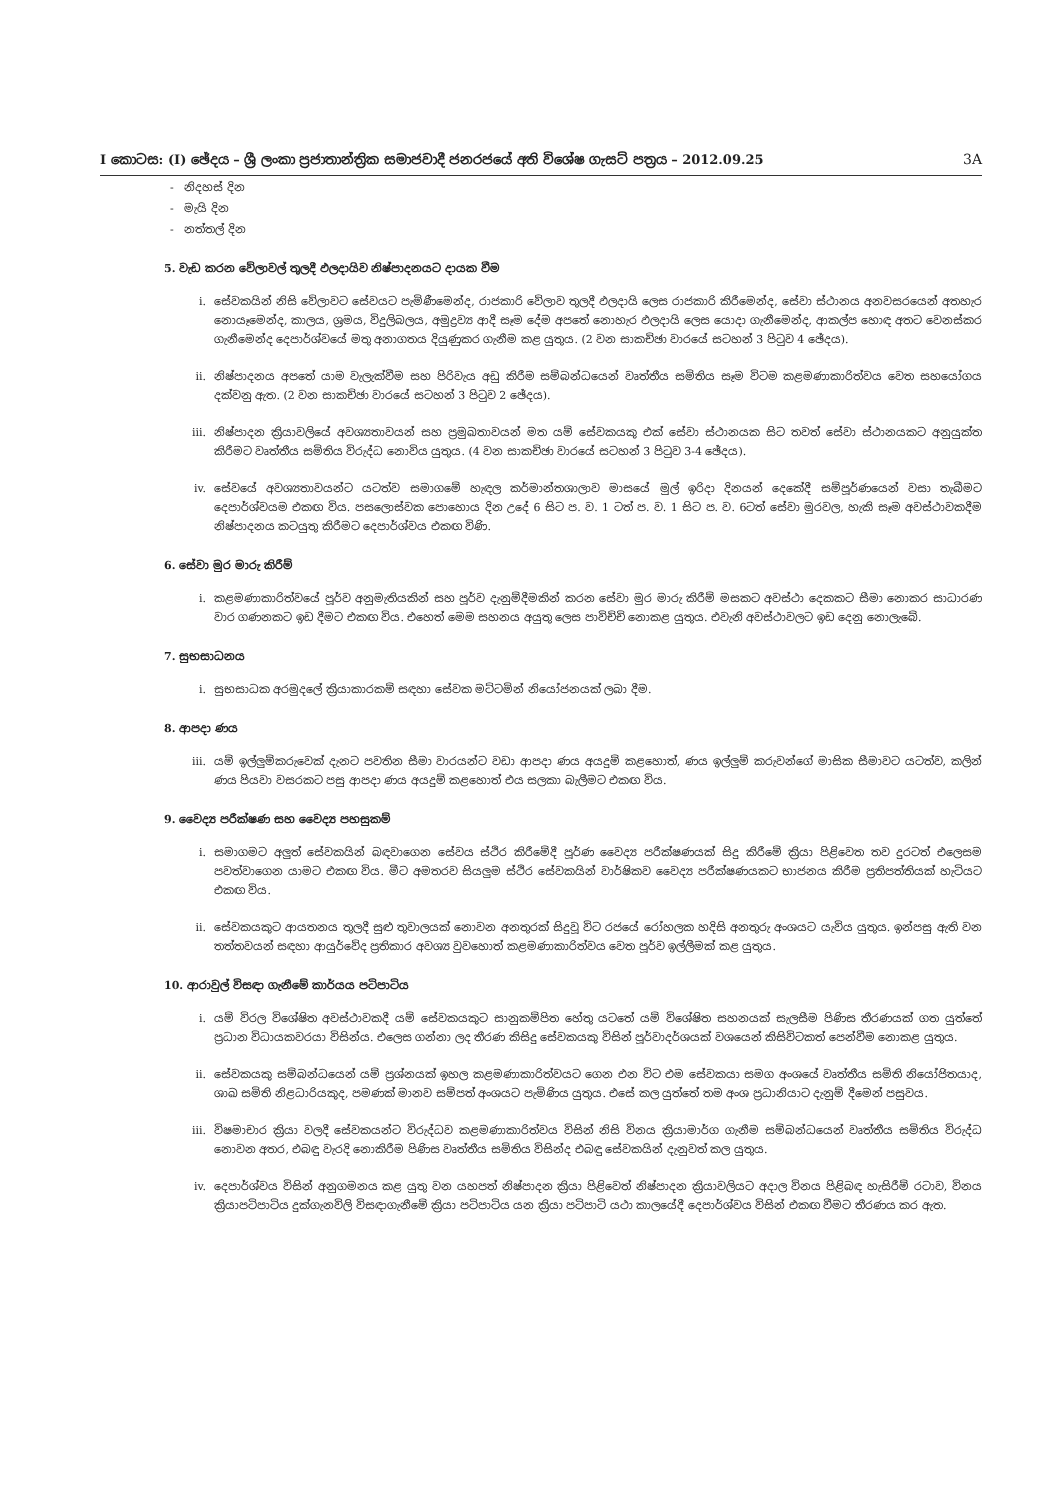I කොටස: (I) ඡේදය – ශ්‍රී ලංකා ප්‍රජාතාන්ත්‍රික සමාජවාදී ජනරජයේ අති විශේෂ ගැසට් පත්‍රය – 2012.09.25 3A
- නිදහස් දින
- මැයි දින
- නත්තල් දින
5. වැඩ කරන වේලාවල් තුලදී ඵලදායිව නිෂ්පාදනයට දායක වීම
i. සේවකයින් නිසි වේලාවට සේවයට පැමිණීමෙන්ද, රාජකාරි වේලාව තුලදී ඵලදායි ලෙස රාජකාරි කිරීමෙන්ද, සේවා ස්ථානය අනවසරයෙන් අතහැර නොයෑමෙන්ද, කාලය, ශ්‍රමය, විදුලිබලය, අමුද්‍රව්‍ය ආදී සෑම දේම අපතේ නොහැර ඵලදායි ලෙස යොදා ගැනීමෙන්ද, ආකල්ප හොඳ අතට වෙනස්කර ගැනීමෙන්ද දෙපාර්ශ්වයේ මතු අනාගතය දියුණුකර ගැනීම කළ යුතුය. (2 වන සාකච්ඡා වාරයේ සටහන් 3 පිටුව 4 ඡේදය).
ii. නිෂ්පාදනය අපතේ යාම වැලැක්වීම සහ පිරිවැය අඩු කිරීම සම්බන්ධයෙන් වෘත්තීය සමිතිය සෑම විටම කළමණාකාරිත්වය වෙත සහයෝගය දක්වනු ඇත. (2 වන සාකච්ඡා වාරයේ සටහන් 3 පිටුව 2 ඡේදය).
iii. නිෂ්පාදන ක්‍රියාවලියේ අවශ්‍යතාවයන් සහ ප්‍රමුඛතාවයන් මත යම් සේවකයකු එක් සේවා ස්ථානයක සිට තවත් සේවා ස්ථානයකට අනුයුක්ත කිරීමට වෘත්තීය සමිතිය විරුද්ධ නොවිය යුතුය. (4 වන සාකච්ඡා වාරයේ සටහන් 3 පිටුව 3-4 ඡේදය).
iv. සේවයේ අවශ්‍යතාවයන්ට යටත්ව සමාගමේ හැඳල කර්මාන්තශාලාව මාසයේ මුල් ඉරිදා දිනයන් දෙකේදී සම්පූර්ණයෙන් වසා තැබීමට දෙපාර්ශ්වයම එකඟ විය. පසලොස්වක පොහොය දින උදේ 6 සිට ප. ව. 1 ටත් ප. ව. 1 සිට ප. ව. 6ටත් සේවා මුරවල, හැකි සෑම අවස්ථාවකදීම නිෂ්පාදනය කටයුතු කිරීමට දෙපාර්ශ්වය එකඟ විණි.
6. සේවා මුර මාරු කිරීම්
i. කළමණාකාරිත්වයේ පූර්ව අනුමැතියකින් සහ පූර්ව දැනුම්දීමකින් කරන සේවා මුර මාරු කිරීම් මසකට අවස්ථා දෙකකට සීමා නොකර සාධාරණ වාර ගණනකට ඉඩ දීමට එකඟ විය. එහෙත් මෙම සහනය අයුතු ලෙස පාවිච්චි නොකළ යුතුය. එවැනි අවස්ථාවලට ඉඩ දෙනු නොලැබේ.
7. සුභසාධනය
i. සුභසාධක අරමුදලේ ක්‍රියාකාරකම් සඳහා සේවක මට්ටමින් නියෝජනයක් ලබා දීම.
8. ආපදා ණය
iii. යම් ඉල්ලුම්කරුවෙක් දැනට පවතින සීමා වාරයන්ට වඩා ආපදා ණය අයදුම් කළහොත්, ණය ඉල්ලුම් කරුවන්ගේ මාසික සීමාවට යටත්ව, කලින් ණය පියවා වසරකට පසු ආපදා ණය අයදුම් කළහොත් එය සලකා බැලීමට එකඟ විය.
9. වෛද්‍ය පරීක්ෂණ සහ වෛද්‍ය පහසුකම්
i. සමාගමට අලුත් සේවකයින් බඳවාගෙන සේවය ස්ථිර කිරීමේදී පූර්ණ වෛද්‍ය පරීක්ෂණයක් සිදු කිරීමේ ක්‍රියා පිළිවෙත තව දුරටත් එලෙසම පවත්වාගෙන යාමට එකඟ විය. මීට අමතරව සියලුම ස්ථිර සේවකයින් වාර්ෂිකව වෛද්‍ය පරීක්ෂණයකට භාජනය කිරීම ප්‍රතිපත්තියක් හැටියට එකඟ විය.
ii. සේවකයකුට ආයතනය තුලදී සුළු තුවාලයක් නොවන අනතුරක් සිදුවූ විට රජයේ රෝහලක හදිසි අනතුරු අංශයට යැවිය යුතුය. ඉන්පසු ඇති වන තත්තවයන් සඳහා ආයුර්වේද ප්‍රතිකාර අවශ්‍ය වුවහොත් කළමණාකාරිත්වය වෙත පූර්ව ඉල්ලීමක් කළ යුතුය.
10. ආරාවුල් විසඳා ගැනීමේ කාර්යය පටිපාටිය
i. යම් විරල විශේෂිත අවස්ථාවකදී යම් සේවකයකුට සානුකම්පිත හේතු යටතේ යම් විශේෂිත සහනයක් සැලසීම පිණිස තීරණයක් ගත යුත්තේ ප්‍රධාන විධායකවරයා විසින්ය. එලෙස ගන්නා ලද තීරණ කිසිදු සේවකයකු විසින් පූර්වාදර්ශයක් වශයෙන් කිසිවිටකත් පෙන්වීම නොකළ යුතුය.
ii. සේවකයකු සම්බන්ධයෙන් යම් ප්‍රශ්නයක් ඉහල කළමණාකාරිත්වයට ගෙන එන විට එම සේවකයා සමග අංශයේ වෘත්තීය සමිති නියෝජිතයාද, ශාඛ සමිති නිළධාරියකුද, පමණක් මානව සම්පත් අංශයට පැමිණිය යුතුය. එසේ කල යුත්තේ තම අංශ ප්‍රධානියාට දැනුම් දීමෙන් පසුවය.
iii. විෂමාචාර ක්‍රියා වලදී සේවකයන්ට විරුද්ධව කළමණාකාරිත්වය විසින් නිසි විනය ක්‍රියාමාර්ග ගැනීම සම්බන්ධයෙන් වෘත්තීය සමිතිය විරුද්ධ නොවන අතර, එබඳු වැරදි නොකිරීම පිණිස වෘත්තීය සමිතිය විසින්ද එබඳු සේවකයින් දැනුවත් කල යුතුය.
iv. දෙපාර්ශ්වය විසින් අනුගමනය කළ යුතු වන යහපත් නිෂ්පාදන ක්‍රියා පිළිවෙත් නිෂ්පාදන ක්‍රියාවලියට අදාල විනය පිළිබඳ හැසිරීම් රටාව, විනය ක්‍රියාපටිපාටිය දුක්ගැනවිලි විසඳාගැනීමේ ක්‍රියා පටිපාටිය යන ක්‍රියා පටිපාටි යථා කාලයේදී දෙපාර්ශ්වය විසින් එකඟ වීමට තීරණය කර ඇත.